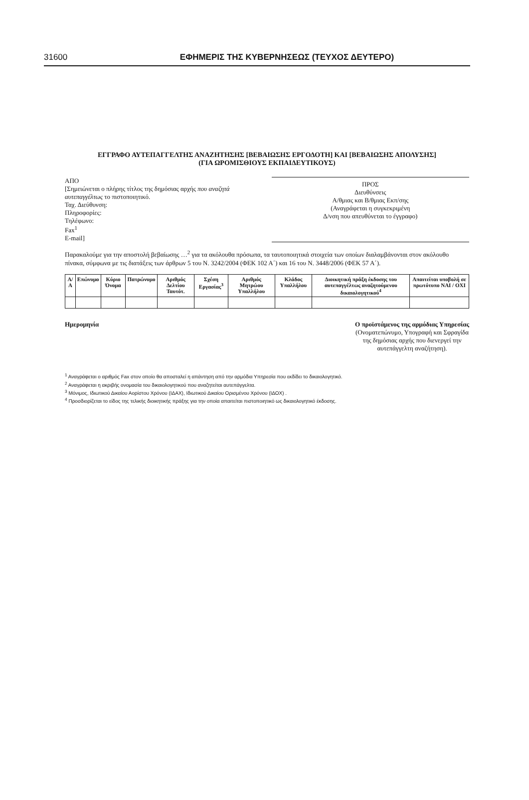31600 ΕΦΗΜΕΡΙΣ ΤΗΣ ΚΥΒΕΡΝΗΣΕΩΣ (ΤΕΥΧΟΣ ΔΕΥΤΕΡΟ)
ΕΓΓΡΑΦΟ ΑΥΤΕΠΑΓΓΕΛΤΗΣ ΑΝΑΖΗΤΗΣΗΣ [ΒΕΒΑΙΩΣΗΣ ΕΡΓΟΔΟΤΗ] ΚΑΙ [ΒΕΒΑΙΩΣΗΣ ΑΠΟΛΥΣΗΣ]
(ΓΙΑ ΩΡΟΜΙΣΘΙΟΥΣ ΕΚΠΑΙΔΕΥΤΙΚΟΥΣ)
ΑΠΟ
[Σημειώνεται ο πλήρης τίτλος της δημόσιας αρχής που αναζητά αυτεπαγγέλτως το πιστοποιητικό.
Ταχ. Διεύθυνση:
Πληροφορίες:
Τηλέφωνο:
Fax<sup>1</sup>
E-mail]
ΠΡΟΣ
Διευθύνσεις
Α/θμιας και Β/θμιας Εκπ/σης
(Αναγράφεται η συγκεκριμένη
Δ/νση που απευθύνεται το έγγραφο)
Παρακαλούμε για την αποστολή βεβαίωσης …<sup>2</sup> για τα ακόλουθα πρόσωπα, τα ταυτοποιητικά στοιχεία των οποίων διαλαμβάνονται στον ακόλουθο πίνακα, σύμφωνα με τις διατάξεις των άρθρων 5 του Ν. 3242/2004 (ΦΕΚ 102 Α΄) και 16 του Ν. 3448/2006 (ΦΕΚ 57 Α΄).
| Α/Α | Επώνυμο | Κύριο Όνομα | Πατρώνυμο | Αριθμός Δελτίου Ταυτότ. | Σχέση Εργασίας<sup>3</sup> | Αριθμός Μητρώου Υπαλλήλου | Κλάδος Υπαλλήλου | Διοικητική πράξη έκδοσης του αυτεπαγγέλτως αναζητούμενου δικαιολογητικού<sup>4</sup> | Απαιτείται υποβολή σε πρωτότυπο ΝΑΙ / ΟΧΙ |
| --- | --- | --- | --- | --- | --- | --- | --- | --- | --- |
Ημερομηνία Ο προϊστάμενος της αρμόδιας Υπηρεσίας
(Ονοματεπώνυμο, Υπογραφή και Σφραγίδα
της δημόσιας αρχής που διενεργεί την
αυτεπάγγελτη αναζήτηση).
<sup>1</sup> Αναγράφεται ο αριθμός Fax στον οποίο θα αποσταλεί η απάντηση από την αρμόδια Υπηρεσία που εκδίδει το δικαιολογητικό.
<sup>2</sup> Αναγράφεται η ακριβής ονομασία του δικαιολογητικού που αναζητείται αυτεπάγγελτα.
<sup>3</sup> Μόνιμος, Ιδιωτικού Δικαίου Αορίστου Χρόνου (ΙΔΑΧ), Ιδιωτικού Δικαίου Ορισμένου Χρόνου (ΙΔΟΧ) .
<sup>4</sup> Προσδιορίζεται το είδος της τελικής διοικητικής πράξης για την οποία απαιτείται πιστοποιητικό ως δικαιολογητικό έκδοσης.